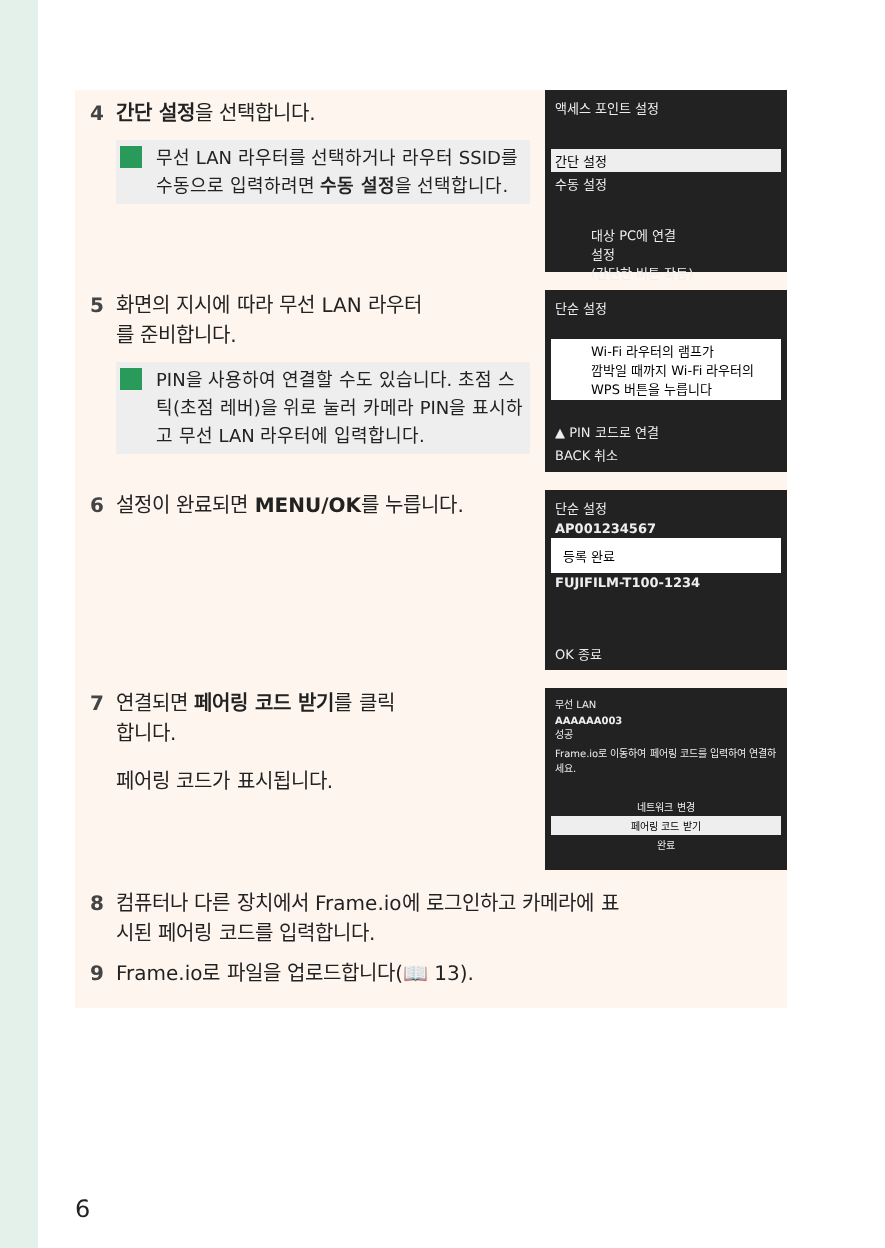4 간단 설정을 선택합니다.
무선 LAN 라우터를 선택하거나 라우터 SSID를 수동으로 입력하려면 수동 설정을 선택합니다.
액세스 포인트 설정
간단 설정
수동 설정
대상 PC에 연결
설정
(간단한 버튼 작동)
5 화면의 지시에 따라 무선 LAN 라우터
를 준비합니다.
PIN을 사용하여 연결할 수도 있습니다. 초점 스틱(초점 레버)을 위로 눌러 카메라 PIN을 표시하고 무선 LAN 라우터에 입력합니다.
단순 설정
Wi-Fi 라우터의 램프가
깜박일 때까지 Wi-Fi 라우터의
WPS 버튼을 누릅니다
▲ PIN 코드로 연결
BACK 취소
6 설정이 완료되면 MENU/OK를 누릅니다.
단순 설정
AP001234567
등록 완료
FUJIFILM-T100-1234
OK 종료
7 연결되면 페어링 코드 받기를 클릭
합니다.
페어링 코드가 표시됩니다.
무선 LAN
AAAAAA003
성공
Frame.io로 이동하여 페어링 코드를 입력하여 연결하세요.
네트워크 변경
페어링 코드 받기
완료
8 컴퓨터나 다른 장치에서 Frame.io에 로그인하고 카메라에 표
시된 페어링 코드를 입력합니다.
9 Frame.io로 파일을 업로드합니다(📖 13).
6